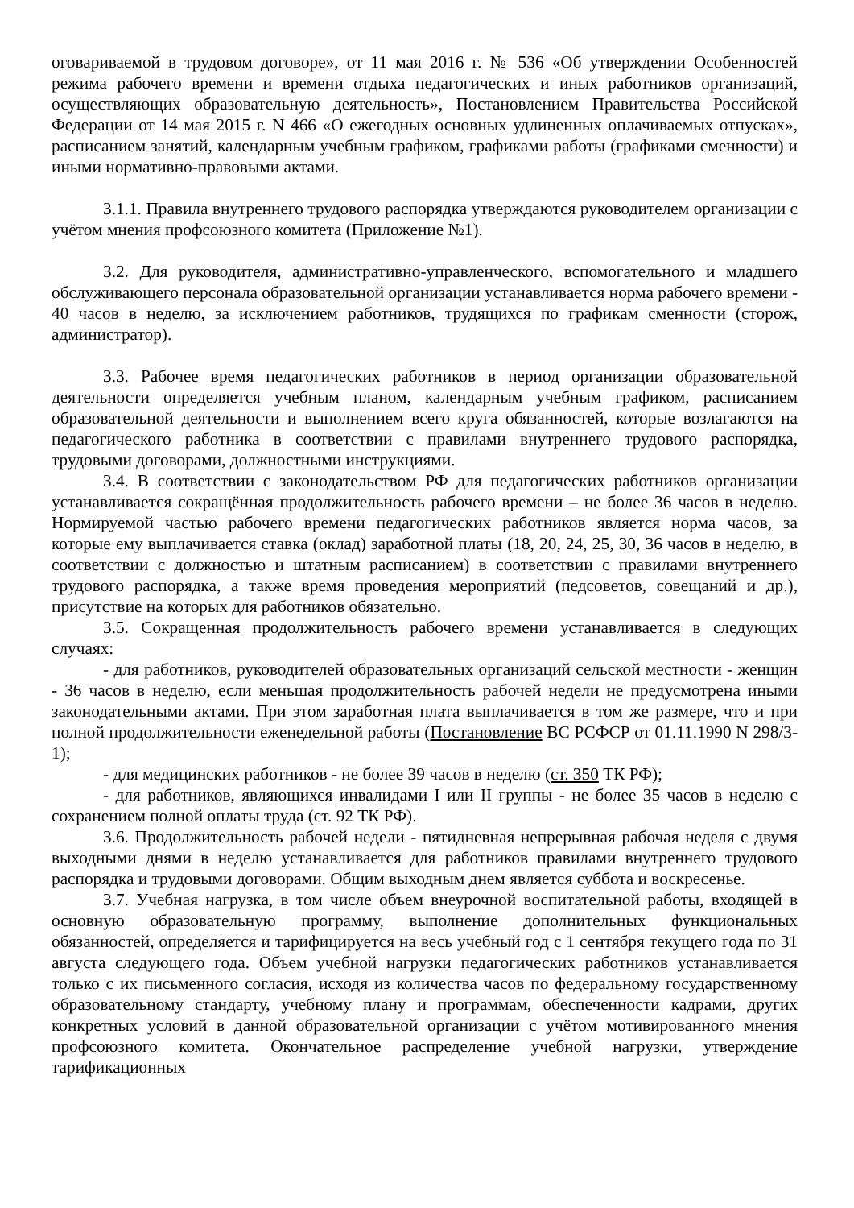оговариваемой в трудовом договоре», от 11 мая 2016 г. № 536 «Об утверждении Особенностей режима рабочего времени и времени отдыха педагогических и иных работников организаций, осуществляющих образовательную деятельность», Постановлением Правительства Российской Федерации от 14 мая 2015 г. N 466 «О ежегодных основных удлиненных оплачиваемых отпусках», расписанием занятий, календарным учебным графиком, графиками работы (графиками сменности) и иными нормативно-правовыми актами.
3.1.1. Правила внутреннего трудового распорядка утверждаются руководителем организации с учётом мнения профсоюзного комитета (Приложение №1).
3.2. Для руководителя, административно-управленческого, вспомогательного и младшего обслуживающего персонала образовательной организации устанавливается норма рабочего времени - 40 часов в неделю, за исключением работников, трудящихся по графикам сменности (сторож, администратор).
3.3. Рабочее время педагогических работников в период организации образовательной деятельности определяется учебным планом, календарным учебным графиком, расписанием образовательной деятельности и выполнением всего круга обязанностей, которые возлагаются на педагогического работника в соответствии с правилами внутреннего трудового распорядка, трудовыми договорами, должностными инструкциями.
3.4. В соответствии с законодательством РФ для педагогических работников организации устанавливается сокращённая продолжительность рабочего времени – не более 36 часов в неделю. Нормируемой частью рабочего времени педагогических работников является норма часов, за которые ему выплачивается ставка (оклад) заработной платы (18, 20, 24, 25, 30, 36 часов в неделю, в соответствии с должностью и штатным расписанием) в соответствии с правилами внутреннего трудового распорядка, а также время проведения мероприятий (педсоветов, совещаний и др.), присутствие на которых для работников обязательно.
3.5. Сокращенная продолжительность рабочего времени устанавливается в следующих случаях:
- для работников, руководителей образовательных организаций сельской местности - женщин - 36 часов в неделю, если меньшая продолжительность рабочей недели не предусмотрена иными законодательными актами. При этом заработная плата выплачивается в том же размере, что и при полной продолжительности еженедельной работы (Постановление ВС РСФСР от 01.11.1990 N 298/3-1);
- для медицинских работников - не более 39 часов в неделю (ст. 350 ТК РФ);
- для работников, являющихся инвалидами I или II группы - не более 35 часов в неделю с сохранением полной оплаты труда (ст. 92 ТК РФ).
3.6. Продолжительность рабочей недели - пятидневная непрерывная рабочая неделя с двумя выходными днями в неделю устанавливается для работников правилами внутреннего трудового распорядка и трудовыми договорами. Общим выходным днем является суббота и воскресенье.
3.7. Учебная нагрузка, в том числе объем внеурочной воспитательной работы, входящей в основную образовательную программу, выполнение дополнительных функциональных обязанностей, определяется и тарифицируется на весь учебный год с 1 сентября текущего года по 31 августа следующего года. Объем учебной нагрузки педагогических работников устанавливается только с их письменного согласия, исходя из количества часов по федеральному государственному образовательному стандарту, учебному плану и программам, обеспеченности кадрами, других конкретных условий в данной образовательной организации с учётом мотивированного мнения профсоюзного комитета. Окончательное распределение учебной нагрузки, утверждение тарификационных